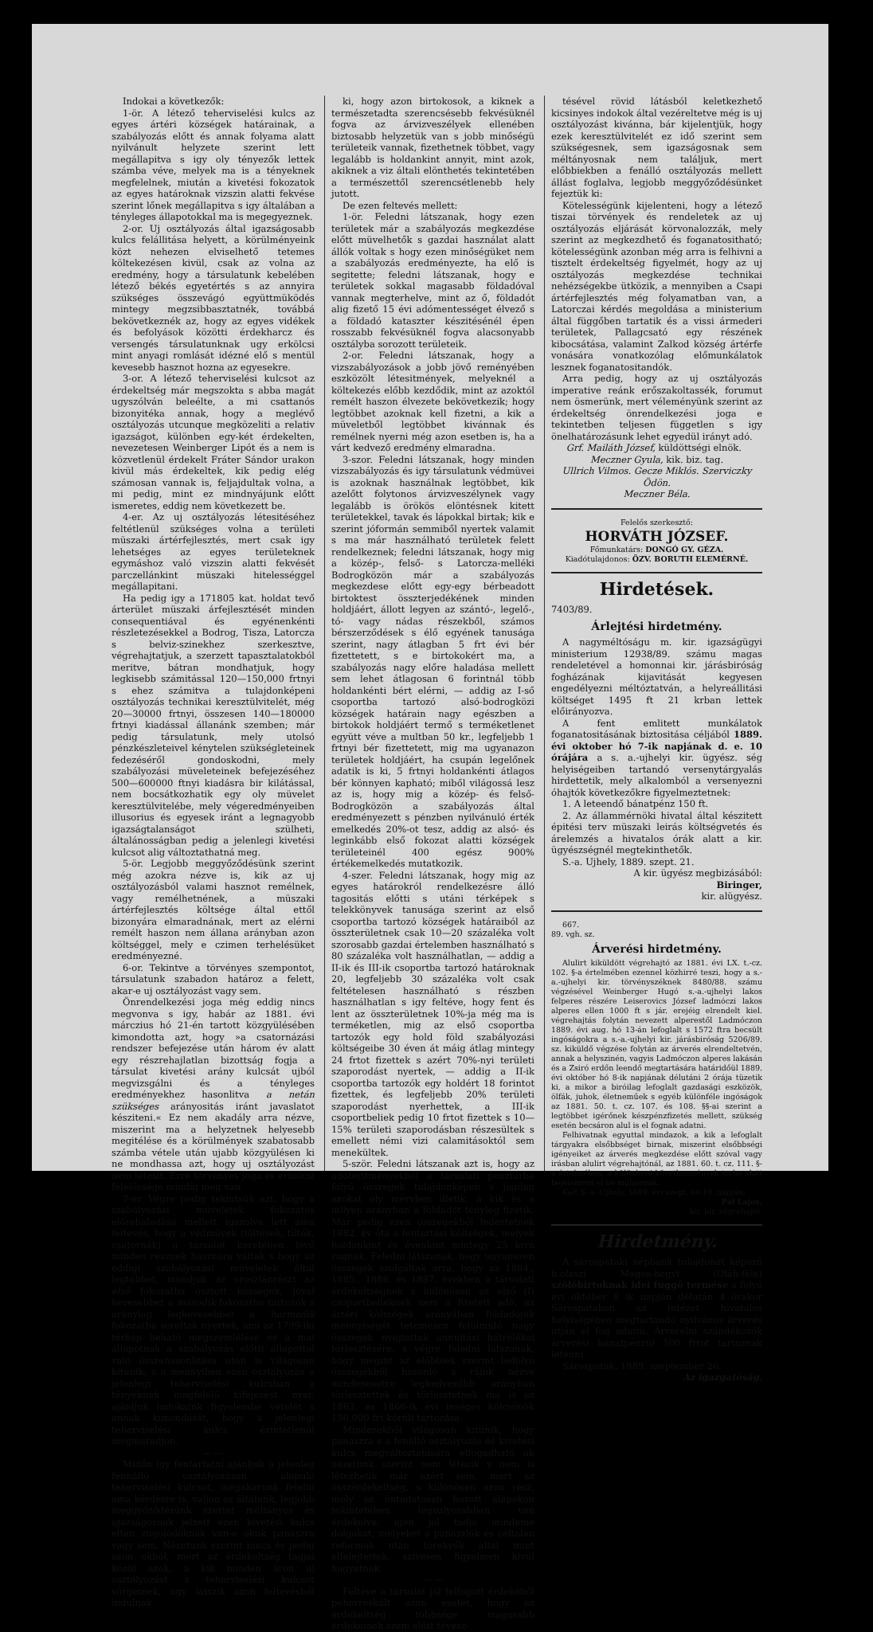Indokai a következők:
1-ör. A létező teherviselési kulcs az egyes ártéri községek határainak, a szabályozás előtt és annak folyama alatt nyilvánult helyzete szerint lett megállapitva s igy oly tényezők lettek számba véve, melyek ma is a tényeknek megfelelnek, miután a kivetési fokozatok az egyes határoknak vizszin alatti fekvése szerint lőnek megállapitva s igy általában a tényleges állapotokkal ma is megegyeznek.
2-or. Uj osztályozás által igazságosabb kulcs felállitása helyett, a körülményeink közt nehezen elviselhető tetemes költekezésen kivül, csak az volna az eredmény, hogy a társulatunk kebelében létező békés egyetértés s az annyira szükséges összevágó együttmüködés mintegy megzsibbasztatnék, továbbá bekövetkeznék az, hogy az egyes vidékek és befolyások közötti érdekharcz és versengés társulatunknak ugy erkölcsi mint anyagi romlását idézné elő s mentül kevesebb hasznot hozna az egyesekre.
3-or. A létező teherviselési kulcsot az érdekeltség már megszokta s abba magát ugyszólván beleélte, a mi csattanós bizonyitéka annak, hogy a meglévő osztályozás utcunque megközeliti a relativ igazságot, különben egy-két érdekelten, nevezetesen Weinberger Lipót és a nem is közvetlenül érdekelt Fráter Sándor urakon kivül más érdekeltek, kik pedig elég számosan vannak is, feljajdultak volna, a mi pedig, mint ez mindnyájunk előtt ismeretes, eddig nem következett be.
4-er. Az uj osztályozás létesitéséhez feltétlenül szükséges volna a területi müszaki ártérfejlesztés, mert csak igy lehetséges az egyes területeknek egymáshoz való vizszin alatti fekvését parczellánkint müszaki hitelességgel megállapitani.
Ha pedig igy a 171805 kat. holdat tevő árterület müszaki árfejlesztését minden consequentiával és egyénenkénti részletezésekkel a Bodrog, Tisza, Latorcza s belviz-szinekhez szerkesztve, végrehajtatjuk, a szerzett tapasztalatokból meritve, bátran mondhatjuk, hogy legkisebb számitással 120—150,000 frtnyi s ehez számitva a tulajdonképeni osztályozás technikai keresztülvitelét, még 20—30000 frtnyi, összesen 140—180000 frtnyi kiadással állanánk szemben; már pedig társulatunk, mely utolsó pénzkészleteivel kénytelen szükségleteinek fedezéséről gondoskodni, mely szabályozási müveleteinek befejezéséhez 500—600000 ftnyi kiadásra bir kilátással, nem bocsátkozhatik egy oly müvelet keresztülvitelébe, mely végeredményeiben illusorius és egyesek iránt a legnagyobb igazságtalanságot szülheti, általánosságban pedig a jelenlegi kivetési kulcsot alig változtathatná meg.
5-ör. Legjobb meggyőződésünk szerint még azokra nézve is, kik az uj osztályozásból valami hasznot remélnek, vagy remélhetnének, a müszaki ártérfejlesztés költsége által ettől bizonyára elmaradnának, mert az elérni remélt haszon nem állana arányban azon költséggel, mely e czimen terhelésüket eredményezné.
6-or. Tekintve a törvényes szempontot, társulatunk szabadon határoz a felett, akar-e uj osztályozást vagy sem.
Önrendelkezési joga még eddig nincs megvonva s igy, habár az 1881. évi márczius hó 21-én tartott közgyülésében kimondotta azt, hogy »a csatornázási rendszer befejezése után három év alatt egy részrehajlatlan bizottság fogja a társulat kivetési arány kulcsát ujból megvizsgálni és a tényleges eredményekhez hasonlitva a netán szükséges arányositás iránt javaslatot késziteni.« Ez nem akadály arra nézve, miszerint ma a helyzetnek helyesebb megitélése és a körülmények szabatosabb számba vétele után ujabb közgyülésen ki ne mondhassa azt, hogy uj osztályozást nem létesit. Erre törvényes joga és erkölcsi felelőssége mindig meg van.
7-er. Végre pedig tekintsük azt, hogy a szabályozási müveletek fokozatos előrehaladása mellett igazolva lett ama feltevés, hogy a védmüvek (töltések, tiltók, csatornák) a társulat keretében lévő minden résznek hasznára váltak s hogy az eddigi szabályozási müveletek által legtöbbet, mondjuk az oroszlánrészt az első fokozatba osztott községek, jóval kevesebbet a második fokozatba tartozók s aránylag legkevesebbet a harmadik fokozatba soroltak nyertek, ami az 1799-iki térkép beható megszemlélése és a mai állapotnak a szabályozás előtti állapottal való összehasonlitása után is világosan kitünik; s a mennyiben ezen osztályozás a jelenlegi teherviselési kulcsban a tényeknek megfelelő kifejezést nyer, ajánljuk indokaink figyelembe vételét s annak kimondását, hogy a jelenlegi teherviselési kulcs érintetlenül megmaradjon.
— —
Midőn igy fentartatni ajánljuk a jelenleg fennálló osztályozáson alapuló teherviselési kulcsot, megakarunk felelni ama kérdésre is, valjon az általunk, legjobb meggyőződésünk szerint méltányos és igazságosnak jelzett ezen kivetési kulcs elten zugolódóknak van-e okuk panaszra vagy sem. Nézetünk szerint nincs és pedig azon okból, mert az érdekeltség tagjai közül azok, a kik minden áron uj osztályozást s teherviselési kulcsot sürgetnek, ugy látszik azon feltevésből indulnak
ki, hogy azon birtokosok, a kiknek a természetadta szerencsésebb fekvésüknél fogva az árvizveszélyek ellenében biztosabb helyzetük van s jobb minőségü területeik vannak, fizethetnek többet, vagy legalább is holdankint annyit, mint azok, akiknek a viz általi elönthetés tekintetében a természettől szerencsétlenebb hely jutott.
De ezen feltevés mellett:
1-ör. Feledni látszanak, hogy ezen területek már a szabályozás megkezdése előtt müvelhetők s gazdai használat alatt állók voltak s hogy ezen minőségüket nem a szabályozás eredményezte, ha elő is segitette; feledni látszanak, hogy e területek sokkal magasabb földadóval vannak megterhelve, mint az ő, földadót alig fizető 15 évi adómentességet élvező s a földadó kataszter készitésénél épen rosszabb fekvésüknél fogva alacsonyabb osztályba sorozott területeik.
2-or. Feledni látszanak, hogy a vizszabályozások a jobb jövő reményében eszközölt létesitmények, melyeknél a költekezés előbb kezdődik, mint az azoktól remélt haszon élvezete bekövetkezik; hogy legtöbbet azoknak kell fizetni, a kik a müveletből legtöbbet kivánnak és remélnek nyerni még azon esetben is, ha a várt kedvező eredmény elmaradna.
3-szor. Feledni látszanak, hogy minden vizszabályozás és igy társulatunk védmüvei is azoknak használnak legtöbbet, kik azelőtt folytonos árvizveszélynek vagy legalább is örökös elöntésnek kitett területekkel, tavak és lápokkal birtak; kik e szerint jóformán semmiből nyertek valamit s ma már használható területek felett rendelkeznek; feledni látszanak, hogy mig a közép-, felső- s Latorcza-melléki Bodrogközön már a szabályozás megkezdese előtt egy-egy bérbeadott birtoktest összterjedékének minden holdjáért, állott legyen az szántó-, legelő-, tó- vagy nádas részekből, számos bérszerződések s élő egyének tanusága szerint, nagy átlagban 5 frt évi bér fizettetett, s e birtokokért ma, a szabályozás nagy előre haladása mellett sem lehet átlagosan 6 forintnál több holdankénti bért elérni, — addig az I-ső csoportba tartozó alsó-bodrogközi községek határain nagy egészben a birtokok holdjáért termő s terméketlenet együtt véve a multban 50 kr., legfeljebb 1 frtnyi bér fizettetett, mig ma ugyanazon területek holdjáért, ha csupán legelőnek adatik is ki, 5 frtnyi holdankénti átlagos bér könnyen kapható; miből világossá lesz az is, hogy mig a közép- és felső-Bodrogközön a szabályozás által eredményezett s pénzben nyilvánuló érték emelkedés 20%-ot tesz, addig az alsó- és leginkább első fokozat alatti községek területeinél 400 egész 900% értékemelkedés mutatkozik.
4-szer. Feledni látszanak, hogy mig az egyes határokról rendelkezésre álló tagositás előtti s utáni térképek s telekkönyvek tanusága szerint az első csoportba tartozó községek határaiból az összterületnek csak 10—20 százaléka volt szorosabb gazdai értelemben használható s 80 százaléka volt használhatlan, — addig a II-ik és III-ik csoportba tartozó határoknak 20, legfeljebb 30 százaléka volt csak feltételesen használható s részben használhatlan s igy feltéve, hogy fent és lent az összterületnek 10%-ja még ma is terméketlen, mig az első csoportba tartozók egy hold föld szabályozási költségeibe 30 éven át máig átlag mintegy 24 frtot fizettek s azért 70%-nyi területi szaporodást nyertek, — addig a II-ik csoportba tartozók egy holdért 18 forintot fizettek, és legfeljebb 20% területi szaporodást nyerhettek, a III-ik csoportbeliek pedig 10 frtot fizettek s 10—15% területi szaporodásban részesültek s emellett némi vizi calamitásoktól sem menekültek.
5-ször. Feledni látszanak azt is, hogy az adótéritményekből a társulati pénztárba folyó összegek tulajdonképen s jogilag azokat oly mérvben illetik, a kik és a milyen arányban a földadót tényleg fizetik. Már pedig ezen összegekből fedeztetnek 1882. év óta a fentartási költségek, melyek holdankint és évenkint mintegy 25 krra rugnak. Feledni látszanak, hogy ugyanezen összegek szolgáltak arra, hogy az 1884., 1885., 1886. és 1887. években a társulati érdekeltségnek s különösen az első (I) csoportbelieknek nem a fizetett adó, az ártéri költségek arányában földadójuk mennyiségét tetemesen felülmuló nagy összegek nyujtattak annuitási hátrélékai törlesztésére, s végre feledni látszanak, hogy megint az előbbiek szerint befolyó összegekből hasonló s rájuk nézve mindenesetre legkedvezőbb arányban törlesztettek és törlesztetnek ma is az 1863. és 1866-ik évi inséges kölcsönök 150,000 frt körüli tartozása.
Mindezekből világosan kitünik, hogy panaszra s a fenálló osztályozás és kivetési kulcs megváltoztatására elfogadható ok nézetünk szerint nem létezik s nem is létezhetik már azért sem, mert az összérdekeltség, s különösen azon rész, mely az öntudatosan hozott alapokon tekintetében legsulyosabban van érdekelve, igen jól tudja mindeme dolgokat, melyeket a panaszlók és céltalan reformok után törekvők által mint elfelejtettek, szivesen figyelmen kivül hagyatnak.
— —
Feltéve a társulat jól felfogott érdekéből pehorreskált azon esetet, hogy az érdekeltség többsége magasabb érdekeinek szem előtt tévesz-
tésével rövid látásból keletkezhető kicsinyes indokok által vezéreltetve még is uj osztályozást kivánna, bár kijelentjük, hogy ezek keresztülvitelét ez idő szerint sem szükségesnek, sem igazságosnak sem méltányosnak nem találjuk, mert előbbiekben a fenálló osztályozás mellett állást foglalva, legjobb meggyőződésünket fejeztük ki:
Kötelességünk kijelenteni, hogy a létező tiszai törvények és rendeletek az uj osztályozás eljárását körvonalozzák, mely szerint az megkezdhető és foganatositható; kötelességünk azonban még arra is felhivni a tisztelt érdekeltség figyelmét, hogy az uj osztályozás megkezdése technikai nehézségekbe ütközik, a mennyiben a Csapi ártérfejlesztés még folyamatban van, a Latorczai kérdés megoldása a ministerium által függőben tartatik és a vissi ármederi területek, Pallagcsató egy részének kibocsátása, valamint Zalkod község ártérfe vonására vonatkozólag előmunkálatok lesznek foganatositandók.
Arra pedig, hogy az uj osztályozás imperative reánk erőszakoltassék, forumut nem ösmerünk, mert véleményünk szerint az érdekeltség önrendelkezési joga e tekintetben teljesen független s igy önelhatározásunk lehet egyedül irányt adó.
Grf. Mailáth József, küldöttségi elnök. Meczner Gyula, kik. biz. tag.
Ullrich Vilmos. Gecze Miklós. Szerviczky Ödön.
Meczner Béla.
Felelős szerkesztő:
HORVÁTH JÓZSEF.
Főmunkatárs: DONGÓ GY. GÉZA.
Kiadótulajdonos: ÖZV. BORUTH ELEMÉRNÉ.
Hirdetések.
7403/89.
Árlejtési hirdetmény.
A nagyméltóságu m. kir. igazságügyi ministerium 12938/89. számu magas rendeletével a homonnai kir. járásbiróság fogházának kijavitását kegyesen engedélyezni méltóztatván, a helyreállitási költséget 1495 ft 21 krban lettek előirányozva.
A fent emlitett munkálatok foganatositásának biztositása céljából 1889. évi oktober hó 7-ik napjának d. e. 10 órájára a s. a.-ujhelyi kir. ügyész. ség helyiségeiben tartandó versenytárgyalás hirdettetik, mely alkalomból a versenyezni óhajtók következőkre figyelmeztetnek:
1. A leteendő bánatpénz 150 ft.
2. Az állammérnöki hivatal által készitett épitési terv müszaki leirás költségvetés és árelemzés a hivatalos órák alatt a kir. ügyészségnél megtekinthetők.
S.-a. Ujhely, 1889. szept. 21.
A kir. ügyész megbizásából:
Biringer,
kir. alügyész.
667.
89. vgh. sz.
Árverési hirdetmény.
Alulirt kiküldött végrehajtó az 1881. évi LX. t.-cz. 102. §-a értelmében ezennel közhirré teszi, hogy a s.-a.-ujhelyi kir. törvényszéknek 8480/88. számu végzésével Weinberger Hugó s.-a.-ujhelyi lakos felperes részére Leiserovics József ladmóczi lakos alperes ellen 1000 ft s jár. erejéig elrendelt kiel. végrehajtás folytán nevezett alperestől Ladmóczon 1889. évi aug. hó 13-án lefoglalt s 1572 ftra becsült ingóságokra a s.-a.-ujhelyi kir. járásbiróság 5206/89. sz. kiküldő végzése folytán az árverés elrendeltetvén, annak a helyszinén, vagyis Ladmóczon alperes lakásán és a Zsiró erdőn leendő megtartására határidőül 1889. évi október hó 8-ik napjának délutáni 2 órája tüzetik ki, a mikor a biróilag lefoglalt gazdasági eszközök, ölfák, juhok, életneműek s egyéb különféle ingóságok az 1881. 50. t. cz. 107. és 108. §§-ai szerint a legtöbbet igérőnek készpénzfizetés mellett, szükség esetén becsáron alul is el fognak adatni.
Felhivatnak egyuttal mindazok, a kik a lefoglalt tárgyakra elsőbbséget birnak, miszerint elsőbbségi igényeiket az árverés megkezdése előtt szóval vagy irásban alulirt végrehajtónál, az 1881. 60. t. cz. 111. §-a értelmében, a különbeni következmények terhe alatt bejelenteni el ne mulasszák.
Kelt S.-a.-Ujhely, 1889. évi szept. hó 19. napján.
Pál Lajos,
kir. bir. végrehajtó.
Hirdetmény.
A sárospataki népbank tulajdonát képező b.olaszi Magos-hegyi (Oláh-féle) szőlőbirtoknak idei függő termése a folyó évi október 8 ik napján délután 4 órakor Sárospatakon az intézet hivatalos helyiségében megtartandó nyilvános árverés utján el fog adatni. Árverelni szándékozók árverési bánatpénzül 500 frtot tartoznak letenni
Sárospatak, 1889. szeptember 26.
Az igazgatóság.